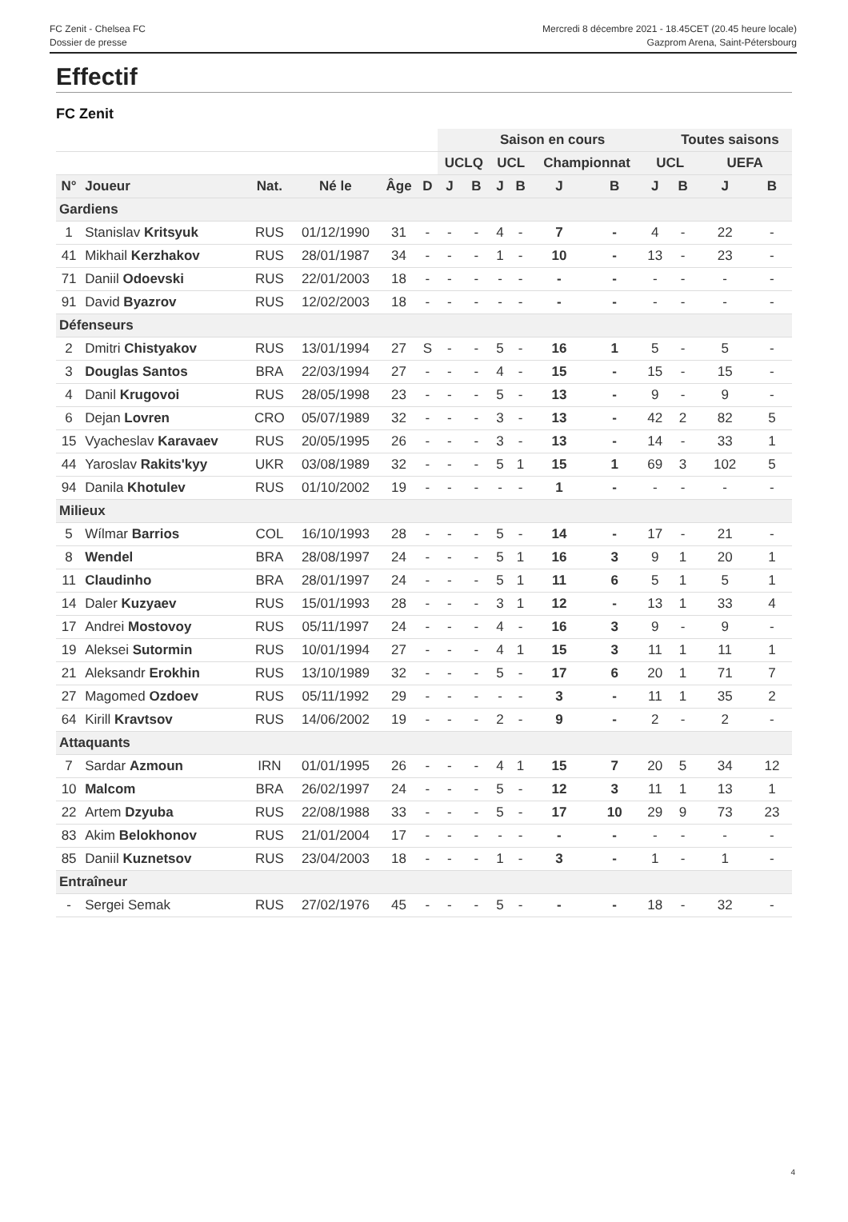FC Zenit - Chelsea FC
Dossier de presse
Mercredi 8 décembre 2021 - 18.45CET (20.45 heure locale)
Gazprom Arena, Saint-Pétersbourg
Effectif
FC Zenit
| | | | | | | Saison en cours | | | | | | | Toutes saisons | | |
| --- | --- | --- | --- | --- | --- | --- | --- | --- | --- | --- | --- | --- | --- | --- | --- |
| | | | | | | UCLQ | | UCL | | Championnat | | UCL | | UEFA | |
| N° | Joueur | Nat. | Né le | Âge | D | J | B | J | B | J | B | J | B | J | B |
| Gardiens | | | | | | | | | | | | | | | |
| 1 | Stanislav Kritsyuk | RUS | 01/12/1990 | 31 | - | - | - | 4 | - | 7 | - | 4 | - | 22 | - |
| 41 | Mikhail Kerzhakov | RUS | 28/01/1987 | 34 | - | - | - | 1 | - | 10 | - | 13 | - | 23 | - |
| 71 | Daniil Odoevski | RUS | 22/01/2003 | 18 | - | - | - | - | - | - | - | - | - | - | - |
| 91 | David Byazrov | RUS | 12/02/2003 | 18 | - | - | - | - | - | - | - | - | - | - | - |
| Défenseurs | | | | | | | | | | | | | | | |
| 2 | Dmitri Chistyakov | RUS | 13/01/1994 | 27 | S | - | - | 5 | - | 16 | 1 | 5 | - | 5 | - |
| 3 | Douglas Santos | BRA | 22/03/1994 | 27 | - | - | - | 4 | - | 15 | - | 15 | - | 15 | - |
| 4 | Danil Krugovoi | RUS | 28/05/1998 | 23 | - | - | - | 5 | - | 13 | - | 9 | - | 9 | - |
| 6 | Dejan Lovren | CRO | 05/07/1989 | 32 | - | - | - | 3 | - | 13 | - | 42 | 2 | 82 | 5 |
| 15 | Vyacheslav Karavaev | RUS | 20/05/1995 | 26 | - | - | - | 3 | - | 13 | - | 14 | - | 33 | 1 |
| 44 | Yaroslav Rakits'kyy | UKR | 03/08/1989 | 32 | - | - | - | 5 | 1 | 15 | 1 | 69 | 3 | 102 | 5 |
| 94 | Danila Khotulev | RUS | 01/10/2002 | 19 | - | - | - | - | - | 1 | - | - | - | - | - |
| Milieux | | | | | | | | | | | | | | | |
| 5 | Wílmar Barrios | COL | 16/10/1993 | 28 | - | - | - | 5 | - | 14 | - | 17 | - | 21 | - |
| 8 | Wendel | BRA | 28/08/1997 | 24 | - | - | - | 5 | 1 | 16 | 3 | 9 | 1 | 20 | 1 |
| 11 | Claudinho | BRA | 28/01/1997 | 24 | - | - | - | 5 | 1 | 11 | 6 | 5 | 1 | 5 | 1 |
| 14 | Daler Kuzyaev | RUS | 15/01/1993 | 28 | - | - | - | 3 | 1 | 12 | - | 13 | 1 | 33 | 4 |
| 17 | Andrei Mostovoy | RUS | 05/11/1997 | 24 | - | - | - | 4 | - | 16 | 3 | 9 | - | 9 | - |
| 19 | Aleksei Sutormin | RUS | 10/01/1994 | 27 | - | - | - | 4 | 1 | 15 | 3 | 11 | 1 | 11 | 1 |
| 21 | Aleksandr Erokhin | RUS | 13/10/1989 | 32 | - | - | - | 5 | - | 17 | 6 | 20 | 1 | 71 | 7 |
| 27 | Magomed Ozdoev | RUS | 05/11/1992 | 29 | - | - | - | - | - | 3 | - | 11 | 1 | 35 | 2 |
| 64 | Kirill Kravtsov | RUS | 14/06/2002 | 19 | - | - | - | 2 | - | 9 | - | 2 | - | 2 | - |
| Attaquants | | | | | | | | | | | | | | | |
| 7 | Sardar Azmoun | IRN | 01/01/1995 | 26 | - | - | - | 4 | 1 | 15 | 7 | 20 | 5 | 34 | 12 |
| 10 | Malcom | BRA | 26/02/1997 | 24 | - | - | - | 5 | - | 12 | 3 | 11 | 1 | 13 | 1 |
| 22 | Artem Dzyuba | RUS | 22/08/1988 | 33 | - | - | - | 5 | - | 17 | 10 | 29 | 9 | 73 | 23 |
| 83 | Akim Belokhonov | RUS | 21/01/2004 | 17 | - | - | - | - | - | - | - | - | - | - | - |
| 85 | Daniil Kuznetsov | RUS | 23/04/2003 | 18 | - | - | - | 1 | - | 3 | - | 1 | - | 1 | - |
| Entraîneur | | | | | | | | | | | | | | | |
| - | Sergei Semak | RUS | 27/02/1976 | 45 | - | - | - | 5 | - | - | - | 18 | - | 32 | - |
4